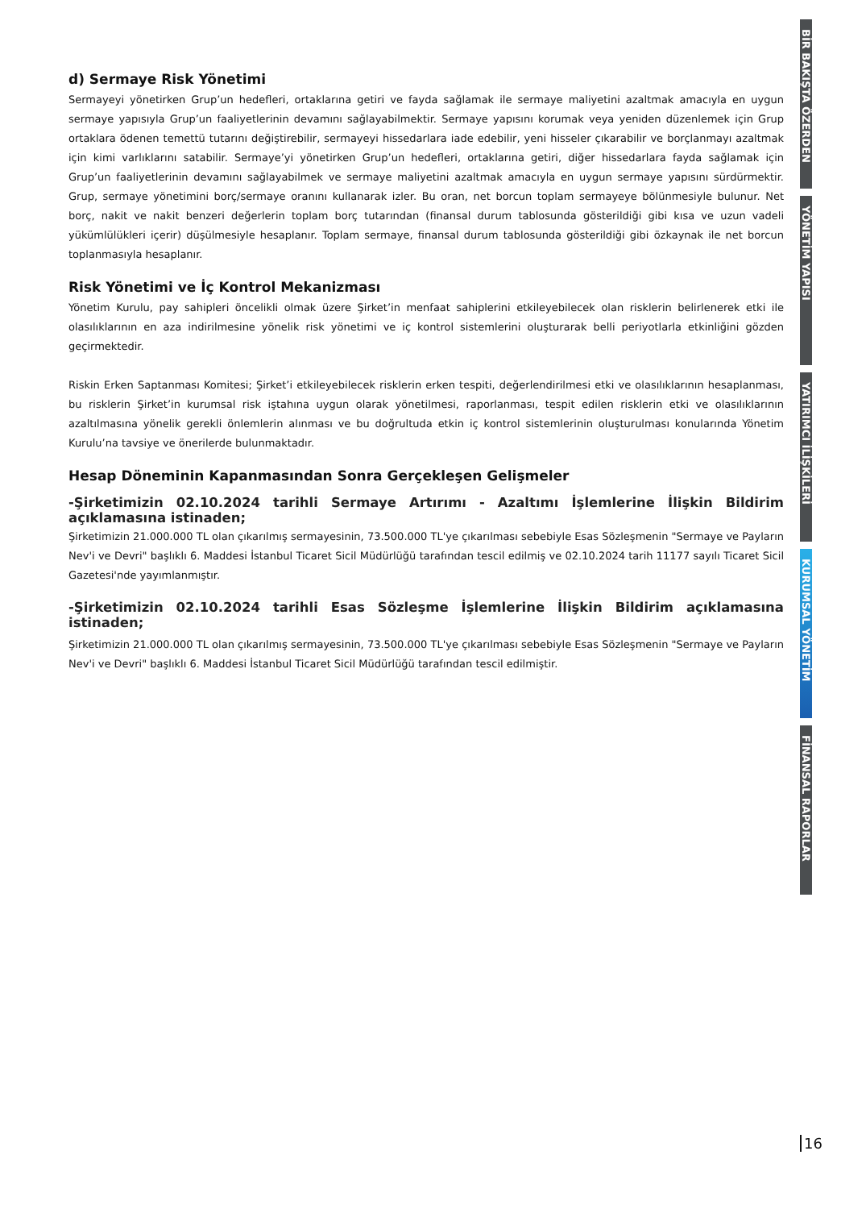d) Sermaye Risk Yönetimi
Sermayeyi yönetirken Grup’un hedefleri, ortaklarına getiri ve fayda sağlamak ile sermaye maliyetini azaltmak amacıyla en uygun sermaye yapısıyla Grup’un faaliyetlerinin devamını sağlayabilmektir. Sermaye yapısını korumak veya yeniden düzenlemek için Grup ortaklara ödenen temettü tutarını değiştirebilir, sermayeyi hissedarlara iade edebilir, yeni hisseler çıkarabilir ve borçlanmayı azaltmak için kimi varlıklarını satabilir. Sermaye’yi yönetirken Grup’un hedefleri, ortaklarına getiri, diğer hissedarlara fayda sağlamak için Grup’un faaliyetlerinin devamını sağlayabilmek ve sermaye maliyetini azaltmak amacıyla en uygun sermaye yapısını sürdürmektir. Grup, sermaye yönetimini borç/sermaye oranını kullanarak izler. Bu oran, net borcun toplam sermayeye bölünmesiyle bulunur. Net borç, nakit ve nakit benzeri değerlerin toplam borç tutarından (finansal durum tablosunda gösterildiği gibi kısa ve uzun vadeli yükümlülükleri içerir) düşülmesiyle hesaplanır. Toplam sermaye, finansal durum tablosunda gösterildiği gibi özkaynak ile net borcun toplanmasıyla hesaplanır.
Risk Yönetimi ve İç Kontrol Mekanizması
Yönetim Kurulu, pay sahipleri öncelikli olmak üzere Şirket’in menfaat sahiplerini etkileyebilecek olan risklerin belirlenerek etki ile olasılıklarının en aza indirilmesine yönelik risk yönetimi ve iç kontrol sistemlerini oluşturarak belli periyotlarla etkinliğini gözden geçirmektedir.
Riskin Erken Saptanması Komitesi; Şirket’i etkileyebilecek risklerin erken tespiti, değerlendirilmesi etki ve olasılıklarının hesaplanması, bu risklerin Şirket’in kurumsal risk iştahına uygun olarak yönetilmesi, raporlanması, tespit edilen risklerin etki ve olasılıklarının azaltılmasına yönelik gerekli önlemlerin alınması ve bu doğrultuda etkin iç kontrol sistemlerinin oluşturulması konularında Yönetim Kurulu’na tavsiye ve önerilerde bulunmaktadır.
Hesap Döneminin Kapanmasından Sonra Gerçekleşen Gelişmeler
-Şirketimizin 02.10.2024 tarihli Sermaye Artırımı - Azaltımı İşlemlerine İlişkin Bildirim açıklamasına istinaden;
Şirketimizin 21.000.000 TL olan çıkarılmış sermayesinin, 73.500.000 TL'ye çıkarılması sebebiyle Esas Sözleşmenin "Sermaye ve Payların Nev'i ve Devri" başlıklı 6. Maddesi İstanbul Ticaret Sicil Müdürlüğü tarafından tescil edilmiş ve 02.10.2024 tarih 11177 sayılı Ticaret Sicil Gazetesi'nde yayımlanmıştır.
-Şirketimizin 02.10.2024 tarihli Esas Sözleşme İşlemlerine İlişkin Bildirim açıklamasına istinaden;
Şirketimizin 21.000.000 TL olan çıkarılmış sermayesinin, 73.500.000 TL'ye çıkarılması sebebiyle Esas Sözleşmenin "Sermaye ve Payların Nev'i ve Devri" başlıklı 6. Maddesi İstanbul Ticaret Sicil Müdürlüğü tarafından tescil edilmiştir.
BİR BAKIŞTA ÖZERDEN
YÖNETİM YAPISI
YATIRIMCI İLİŞKİLERİ
KURUMSAL YÖNETİM
FİNANSAL RAPORLAR
16